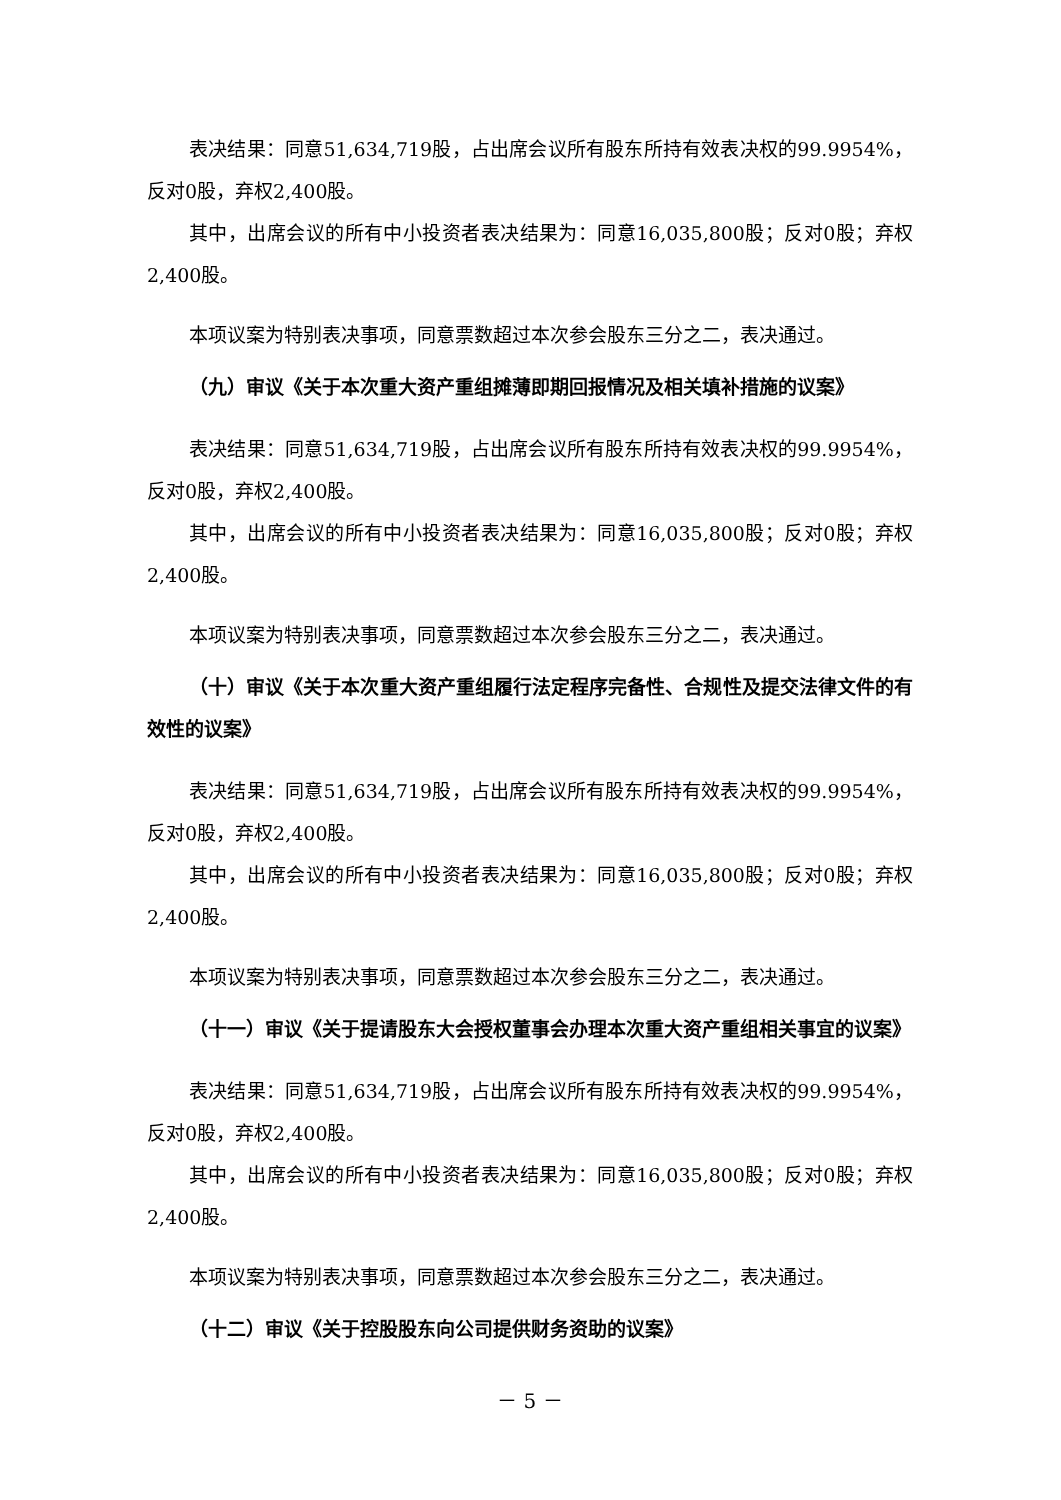表决结果：同意51,634,719股，占出席会议所有股东所持有效表决权的99.9954%，反对0股，弃权2,400股。
其中，出席会议的所有中小投资者表决结果为：同意16,035,800股；反对0股；弃权2,400股。
本项议案为特别表决事项，同意票数超过本次参会股东三分之二，表决通过。
（九）审议《关于本次重大资产重组摊薄即期回报情况及相关填补措施的议案》
表决结果：同意51,634,719股，占出席会议所有股东所持有效表决权的99.9954%，反对0股，弃权2,400股。
其中，出席会议的所有中小投资者表决结果为：同意16,035,800股；反对0股；弃权2,400股。
本项议案为特别表决事项，同意票数超过本次参会股东三分之二，表决通过。
（十）审议《关于本次重大资产重组履行法定程序完备性、合规性及提交法律文件的有效性的议案》
表决结果：同意51,634,719股，占出席会议所有股东所持有效表决权的99.9954%，反对0股，弃权2,400股。
其中，出席会议的所有中小投资者表决结果为：同意16,035,800股；反对0股；弃权2,400股。
本项议案为特别表决事项，同意票数超过本次参会股东三分之二，表决通过。
（十一）审议《关于提请股东大会授权董事会办理本次重大资产重组相关事宜的议案》
表决结果：同意51,634,719股，占出席会议所有股东所持有效表决权的99.9954%，反对0股，弃权2,400股。
其中，出席会议的所有中小投资者表决结果为：同意16,035,800股；反对0股；弃权2,400股。
本项议案为特别表决事项，同意票数超过本次参会股东三分之二，表决通过。
（十二）审议《关于控股股东向公司提供财务资助的议案》
－ 5 －